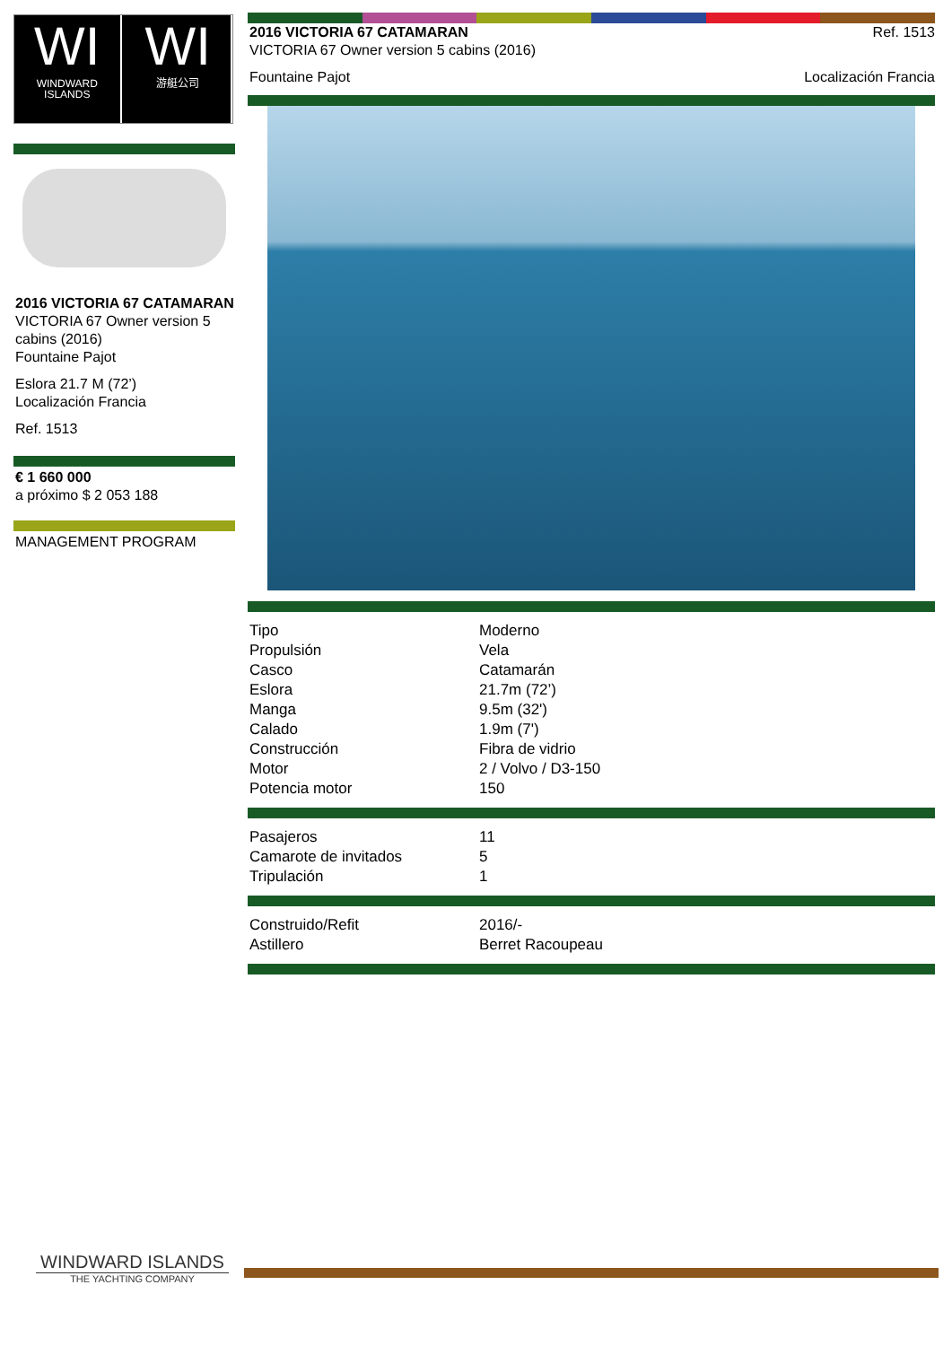WI
WINDWARD ISLANDS
WI
游艇公司
2016 VICTORIA 67 CATAMARAN
VICTORIA 67 Owner version 5 cabins (2016)
Fountaine Pajot
Eslora 21.7 M (72’)
Localización Francia
Ref. 1513
€ 1 660 000
a próximo $ 2 053 188
MANAGEMENT PROGRAM
2016 VICTORIA 67 CATAMARAN
VICTORIA 67 Owner version 5 cabins (2016)
Ref. 1513
Fountaine Pajot Localización Francia
| Tipo | Moderno |
| Propulsión | Vela |
| Casco | Catamarán |
| Eslora | 21.7m (72’) |
| Manga | 9.5m (32') |
| Calado | 1.9m (7') |
| Construcción | Fibra de vidrio |
| Motor | 2 / Volvo / D3-150 |
| Potencia motor | 150 |
| Pasajeros | 11 |
| Camarote de invitados | 5 |
| Tripulación | 1 |
| Construido/Refit | 2016/- |
| Astillero | Berret Racoupeau |
WINDWARD ISLANDS
THE YACHTING COMPANY